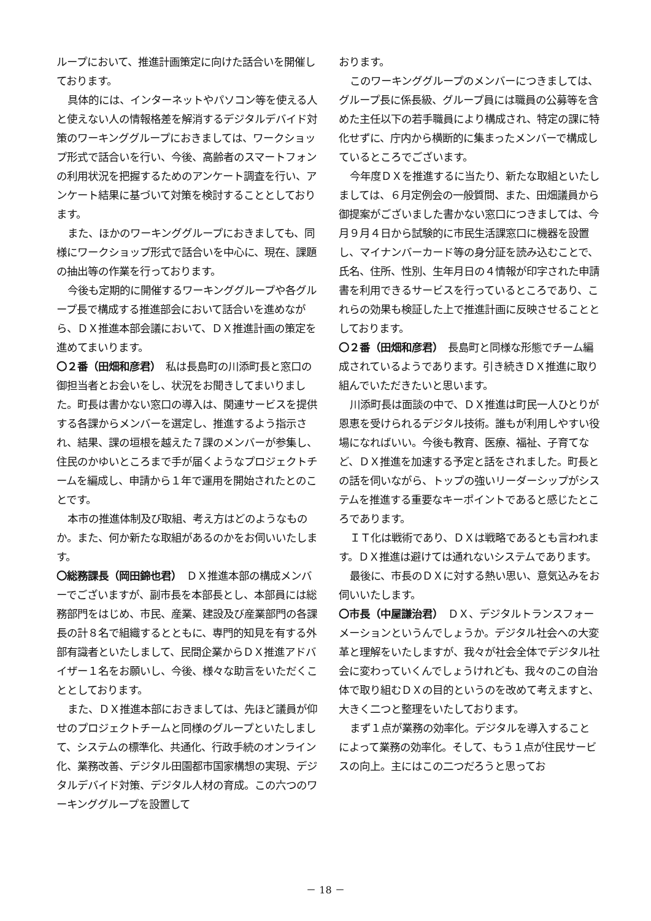ループにおいて、推進計画策定に向けた話合いを開催しております。
具体的には、インターネットやパソコン等を使える人と使えない人の情報格差を解消するデジタルデバイド対策のワーキンググループにおきましては、ワークショップ形式で話合いを行い、今後、高齢者のスマートフォンの利用状況を把握するためのアンケート調査を行い、アンケート結果に基づいて対策を検討することとしております。
また、ほかのワーキンググループにおきましても、同様にワークショップ形式で話合いを中心に、現在、課題の抽出等の作業を行っております。
今後も定期的に開催するワーキンググループや各グループ長で構成する推進部会において話合いを進めながら、ＤＸ推進本部会議において、ＤＸ推進計画の策定を進めてまいります。
〇２番（田畑和彦君）　私は長島町の川添町長と窓口の御担当者とお会いをし、状況をお聞きしてまいりました。町長は書かない窓口の導入は、関連サービスを提供する各課からメンバーを選定し、推進するよう指示され、結果、課の垣根を越えた７課のメンバーが参集し、住民のかゆいところまで手が届くようなプロジェクトチームを編成し、申請から１年で運用を開始されたとのことです。
本市の推進体制及び取組、考え方はどのようなものか。また、何か新たな取組があるのかをお伺いいたします。
〇総務課長（岡田錦也君）　ＤＸ推進本部の構成メンバーでございますが、副市長を本部長とし、本部員には総務部門をはじめ、市民、産業、建設及び産業部門の各課長の計８名で組織するとともに、専門的知見を有する外部有識者といたしまして、民間企業からＤＸ推進アドバイザー１名をお願いし、今後、様々な助言をいただくこととしております。
また、ＤＸ推進本部におきましては、先ほど議員が仰せのプロジェクトチームと同様のグループといたしまして、システムの標準化、共通化、行政手続のオンライン化、業務改善、デジタル田園都市国家構想の実現、デジタルデバイド対策、デジタル人材の育成。この六つのワーキンググループを設置して
おります。
このワーキンググループのメンバーにつきましては、グループ長に係長級、グループ員には職員の公募等を含めた主任以下の若手職員により構成され、特定の課に特化せずに、庁内から横断的に集まったメンバーで構成しているところでございます。
今年度ＤＸを推進するに当たり、新たな取組といたしましては、６月定例会の一般質問、また、田畑議員から御提案がございました書かない窓口につきましては、今月９月４日から試験的に市民生活課窓口に機器を設置し、マイナンバーカード等の身分証を読み込むことで、氏名、住所、性別、生年月日の４情報が印字された申請書を利用できるサービスを行っているところであり、これらの効果も検証した上で推進計画に反映させることとしております。
〇２番（田畑和彦君）　長島町と同様な形態でチーム編成されているようであります。引き続きＤＸ推進に取り組んでいただきたいと思います。
川添町長は面談の中で、ＤＸ推進は町民一人ひとりが恩恵を受けられるデジタル技術。誰もが利用しやすい役場になればいい。今後も教育、医療、福祉、子育てなど、ＤＸ推進を加速する予定と話をされました。町長との話を伺いながら、トップの強いリーダーシップがシステムを推進する重要なキーポイントであると感じたところであります。
ＩＴ化は戦術であり、ＤＸは戦略であるとも言われます。ＤＸ推進は避けては通れないシステムであります。
最後に、市長のＤＸに対する熱い思い、意気込みをお伺いいたします。
〇市長（中屋謙治君）　ＤＸ、デジタルトランスフォーメーションというんでしょうか。デジタル社会への大変革と理解をいたしますが、我々が社会全体でデジタル社会に変わっていくんでしょうけれども、我々のこの自治体で取り組むＤＸの目的というのを改めて考えますと、大きく二つと整理をいたしております。
まず１点が業務の効率化。デジタルを導入することによって業務の効率化。そして、もう１点が住民サービスの向上。主にはこの二つだろうと思ってお
－ 18 －